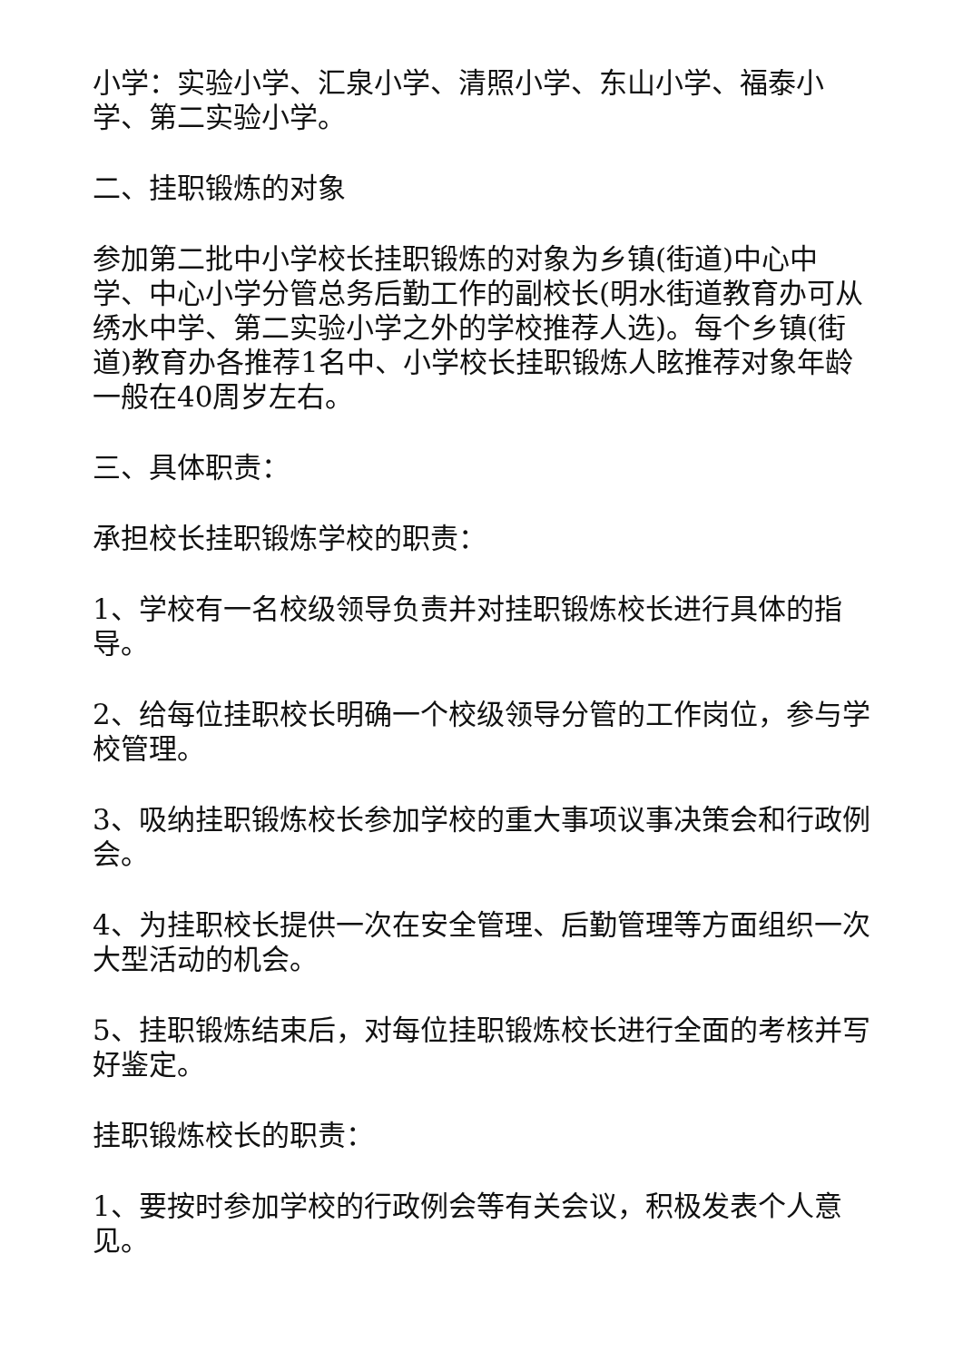小学：实验小学、汇泉小学、清照小学、东山小学、福泰小学、第二实验小学。
二、挂职锻炼的对象
参加第二批中小学校长挂职锻炼的对象为乡镇(街道)中心中学、中心小学分管总务后勤工作的副校长(明水街道教育办可从绣水中学、第二实验小学之外的学校推荐人选)。每个乡镇(街道)教育办各推荐1名中、小学校长挂职锻炼人眩推荐对象年龄一般在40周岁左右。
三、具体职责：
承担校长挂职锻炼学校的职责：
1、学校有一名校级领导负责并对挂职锻炼校长进行具体的指导。
2、给每位挂职校长明确一个校级领导分管的工作岗位，参与学校管理。
3、吸纳挂职锻炼校长参加学校的重大事项议事决策会和行政例会。
4、为挂职校长提供一次在安全管理、后勤管理等方面组织一次大型活动的机会。
5、挂职锻炼结束后，对每位挂职锻炼校长进行全面的考核并写好鉴定。
挂职锻炼校长的职责：
1、要按时参加学校的行政例会等有关会议，积极发表个人意见。